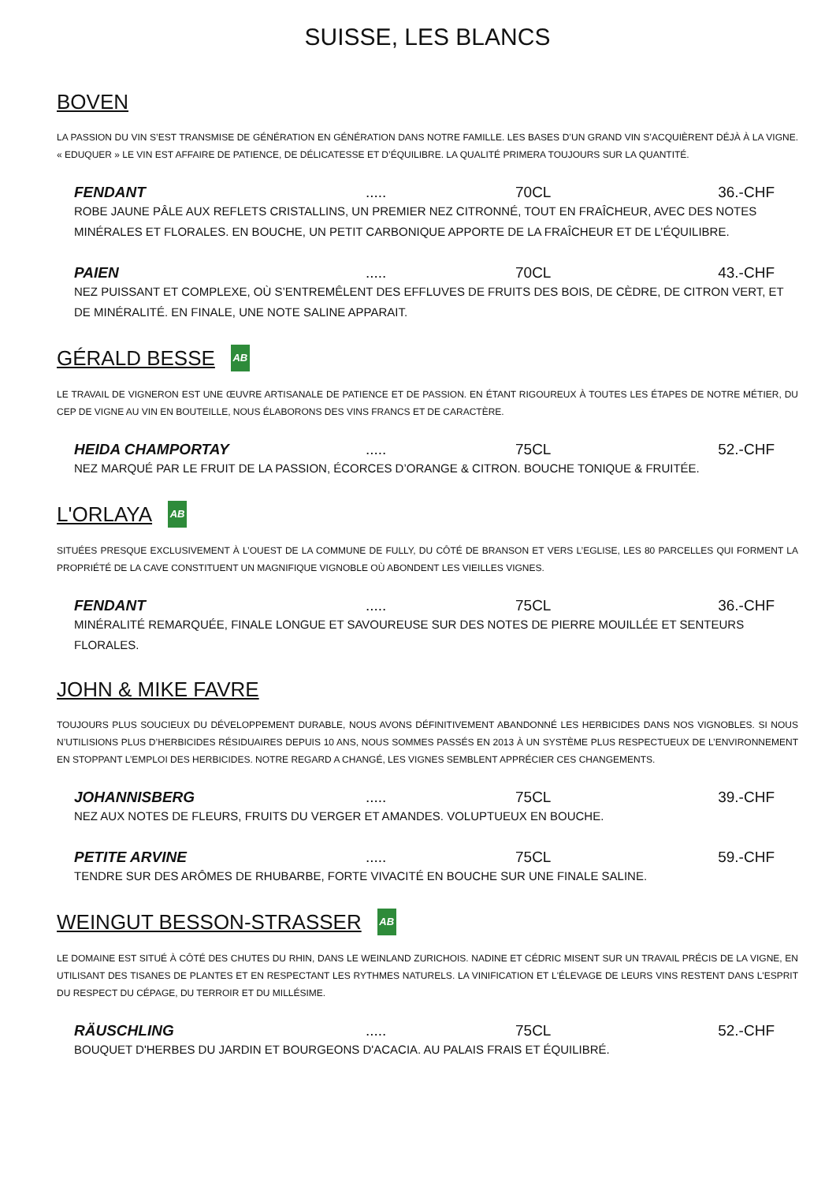SUISSE, LES BLANCS
BOVEN
LA PASSION DU VIN S’EST TRANSMISE DE GÉNÉRATION EN GÉNÉRATION DANS NOTRE FAMILLE. LES BASES D’UN GRAND VIN S’ACQUIÈRENT DÉJÀ À LA VIGNE. « EDUQUER » LE VIN EST AFFAIRE DE PATIENCE, DE DÉLICATESSE ET D’ÉQUILIBRE. LA QUALITÉ PRIMERA TOUJOURS SUR LA QUANTITÉ.
FENDANT ..... 70CL 36.-CHF
ROBE JAUNE PÂLE AUX REFLETS CRISTALLINS, UN PREMIER NEZ CITRONNÉ, TOUT EN FRAÎCHEUR, AVEC DES NOTES MINÉRALES ET FLORALES. EN BOUCHE, UN PETIT CARBONIQUE APPORTE DE LA FRAÎCHEUR ET DE L’ÉQUILIBRE.
PAIEN ..... 70CL 43.-CHF
NEZ PUISSANT ET COMPLEXE, OÙ S’ENTREMÊLENT DES EFFLUVES DE FRUITS DES BOIS, DE CÈDRE, DE CITRON VERT, ET DE MINÉRALITÉ. EN FINALE, UNE NOTE SALINE APPARAIT.
GÉRALD BESSE AB
LE TRAVAIL DE VIGNERON EST UNE ŒUVRE ARTISANALE DE PATIENCE ET DE PASSION. EN ÉTANT RIGOUREUX À TOUTES LES ÉTAPES DE NOTRE MÉTIER, DU CEP DE VIGNE AU VIN EN BOUTEILLE, NOUS ÉLABORONS DES VINS FRANCS ET DE CARACTÈRE.
HEIDA CHAMPORTAY ..... 75CL 52.-CHF
NEZ MARQUÉ PAR LE FRUIT DE LA PASSION, ÉCORCES D’ORANGE & CITRON. BOUCHE TONIQUE & FRUITÉE.
L'ORLAYA AB
SITUÉES PRESQUE EXCLUSIVEMENT À L’OUEST DE LA COMMUNE DE FULLY, DU CÔTÉ DE BRANSON ET VERS L’EGLISE, LES 80 PARCELLES QUI FORMENT LA PROPRIÉTÉ DE LA CAVE CONSTITUENT UN MAGNIFIQUE VIGNOBLE OÙ ABONDENT LES VIEILLES VIGNES.
FENDANT ..... 75CL 36.-CHF
MINÉRALITÉ REMARQUÉE, FINALE LONGUE ET SAVOUREUSE SUR DES NOTES DE PIERRE MOUILLÉE ET SENTEURS FLORALES.
JOHN & MIKE FAVRE
TOUJOURS PLUS SOUCIEUX DU DÉVELOPPEMENT DURABLE, NOUS AVONS DÉFINITIVEMENT ABANDONNÉ LES HERBICIDES DANS NOS VIGNOBLES. SI NOUS N’UTILISIONS PLUS D’HERBICIDES RÉSIDUAIRES DEPUIS 10 ANS, NOUS SOMMES PASSÉS EN 2013 À UN SYSTÈME PLUS RESPECTUEUX DE L’ENVIRONNEMENT EN STOPPANT L’EMPLOI DES HERBICIDES. NOTRE REGARD A CHANGÉ, LES VIGNES SEMBLENT APPRÉCIER CES CHANGEMENTS.
JOHANNISBERG ..... 75CL 39.-CHF
NEZ AUX NOTES DE FLEURS, FRUITS DU VERGER ET AMANDES. VOLUPTUEUX EN BOUCHE.
PETITE ARVINE ..... 75CL 59.-CHF
TENDRE SUR DES ARÔMES DE RHUBARBE, FORTE VIVACITÉ EN BOUCHE SUR UNE FINALE SALINE.
WEINGUT BESSON-STRASSER AB
LE DOMAINE EST SITUÉ À CÔTÉ DES CHUTES DU RHIN, DANS LE WEINLAND ZURICHOIS. NADINE ET CÉDRIC MISENT SUR UN TRAVAIL PRÉCIS DE LA VIGNE, EN UTILISANT DES TISANES DE PLANTES ET EN RESPECTANT LES RYTHMES NATURELS. LA VINIFICATION ET L'ÉLEVAGE DE LEURS VINS RESTENT DANS L'ESPRIT DU RESPECT DU CÉPAGE, DU TERROIR ET DU MILLÉSIME.
RÄUSCHLING ..... 75CL 52.-CHF
BOUQUET D'HERBES DU JARDIN ET BOURGEONS D'ACACIA. AU PALAIS FRAIS ET ÉQUILIBRÉ.